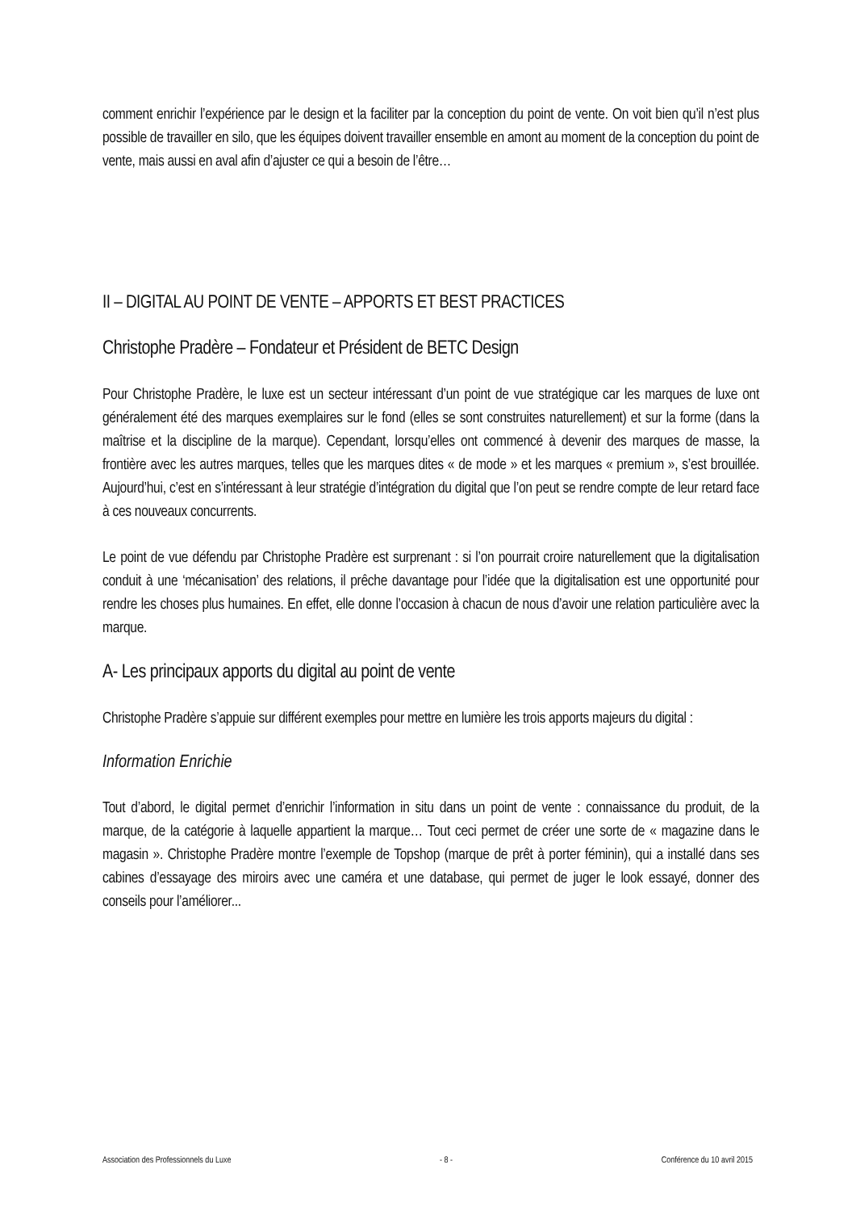comment enrichir l’expérience par le design et la faciliter par la conception du point de vente. On voit bien qu’il n’est plus possible de travailler en silo, que les équipes doivent travailler ensemble en amont au moment de la conception du point de vente, mais aussi en aval afin d’ajuster ce qui a besoin de l’être…
II – DIGITAL AU POINT DE VENTE – APPORTS ET BEST PRACTICES
Christophe Pradère – Fondateur et Président de BETC Design
Pour Christophe Pradère, le luxe est un secteur intéressant d’un point de vue stratégique car les marques de luxe ont généralement été des marques exemplaires sur le fond (elles se sont construites naturellement) et sur la forme (dans la maîtrise et la discipline de la marque). Cependant, lorsqu’elles ont commencé à devenir des marques de masse, la frontière avec les autres marques, telles que les marques dites « de mode » et les marques « premium », s’est brouillée. Aujourd’hui, c’est en s’intéressant à leur stratégie d’intégration du digital que l’on peut se rendre compte de leur retard face à ces nouveaux concurrents.
Le point de vue défendu par Christophe Pradère est surprenant : si l’on pourrait croire naturellement que la digitalisation conduit à une ‘mécanisation’ des relations, il prêche davantage pour l’idée que la digitalisation est une opportunité pour rendre les choses plus humaines. En effet, elle donne l’occasion à chacun de nous d’avoir une relation particulière avec la marque.
A- Les principaux apports du digital au point de vente
Christophe Pradère s’appuie sur différent exemples pour mettre en lumière les trois apports majeurs du digital :
Information Enrichie
Tout d’abord, le digital permet d’enrichir l’information in situ dans un point de vente : connaissance du produit, de la marque, de la catégorie à laquelle appartient la marque… Tout ceci permet de créer une sorte de « magazine dans le magasin ». Christophe Pradère montre l’exemple de Topshop (marque de prêt à porter féminin), qui a installé dans ses cabines d’essayage des miroirs avec une caméra et une database, qui permet de juger le look essayé, donner des conseils pour l’améliorer...
Association des Professionnels du Luxe - 8 - Conférence du 10 avril 2015